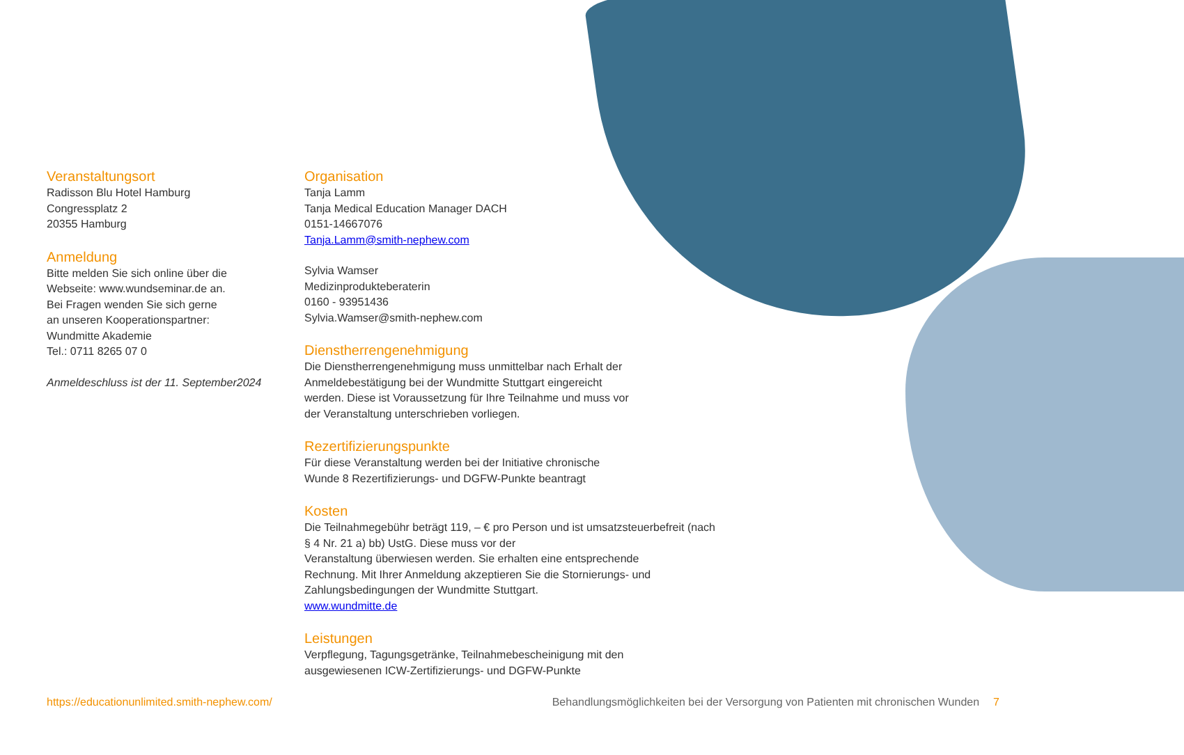Veranstaltungsort
Radisson Blu Hotel Hamburg
Congressplatz 2
20355 Hamburg
Anmeldung
Bitte melden Sie sich online über die
Webseite: www.wundseminar.de an.
Bei Fragen wenden Sie sich gerne
an unseren Kooperationspartner:
Wundmitte Akademie
Tel.: 0711 8265 07 0
Anmeldeschluss ist der 11. September2024
Organisation
Tanja Lamm
Tanja Medical Education Manager DACH
0151-14667076
Tanja.Lamm@smith-nephew.com
Sylvia Wamser
Medizinprodukteberaterin
0160 - 93951436
Sylvia.Wamser@smith-nephew.com
Dienstherrengenehmigung
Die Dienstherrengenehmigung muss unmittelbar nach Erhalt der
Anmeldebestätigung bei der Wundmitte Stuttgart eingereicht
werden. Diese ist Voraussetzung für Ihre Teilnahme und muss vor
der Veranstaltung unterschrieben vorliegen.
Rezertifizierungspunkte
Für diese Veranstaltung werden bei der Initiative chronische
Wunde 8 Rezertifizierungs- und DGFW-Punkte beantragt
Kosten
Die Teilnahmegebühr beträgt 119, – € pro Person und ist umsatzsteuerbefreit (nach
§ 4 Nr. 21 a) bb) UstG. Diese muss vor der
Veranstaltung überwiesen werden. Sie erhalten eine entsprechende
Rechnung. Mit Ihrer Anmeldung akzeptieren Sie die Stornierungs- und
Zahlungsbedingungen der Wundmitte Stuttgart.
www.wundmitte.de
Leistungen
Verpflegung, Tagungsgetränke, Teilnahmebescheinigung mit den
ausgewiesenen ICW-Zertifizierungs- und DGFW-Punkte
https://educationunlimited.smith-nephew.com/ Behandlungsmöglichkeiten bei der Versorgung von Patienten mit chronischen Wunden 7